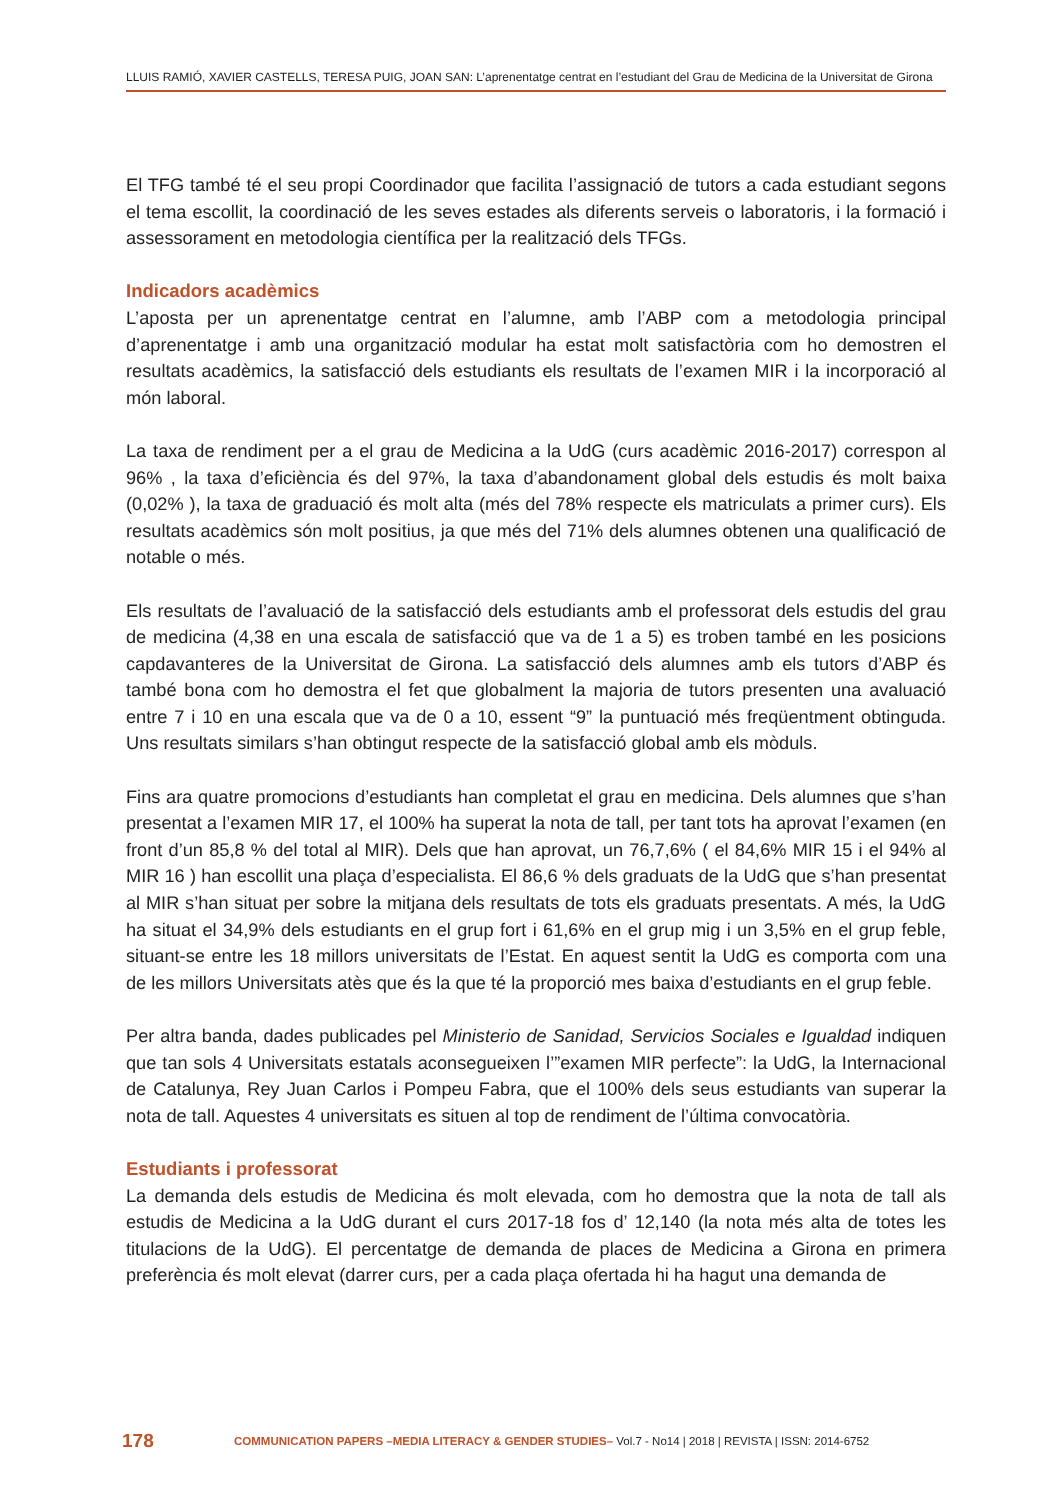LLUIS RAMIÓ, XAVIER CASTELLS, TERESA PUIG, JOAN SAN: L’aprenentatge centrat en l’estudiant del Grau de Medicina de la Universitat de Girona
El TFG també té el seu propi Coordinador que facilita l’assignació de tutors a cada estudiant segons el tema escollit, la coordinació de les seves estades als diferents serveis o laboratoris, i la formació i assessorament en metodologia científica per la realització dels TFGs.
Indicadors acadèmics
L’aposta per un aprenentatge centrat en l’alumne, amb l’ABP com a metodologia principal d’aprenentatge i amb una organització modular ha estat molt satisfactòria com ho demostren el resultats acadèmics, la satisfacció dels estudiants els resultats de l’examen MIR i la incorporació al món laboral.
La taxa de rendiment per a el grau de Medicina a la UdG (curs acadèmic 2016-2017) correspon al 96% , la taxa d’eficiència és del 97%, la taxa d’abandonament global dels estudis és molt baixa (0,02% ), la taxa de graduació és molt alta (més del 78% respecte els matriculats a primer curs). Els resultats acadèmics són molt positius, ja que més del 71% dels alumnes obtenen una qualificació de notable o més.
Els resultats de l’avaluació de la satisfacció dels estudiants amb el professorat dels estudis del grau de medicina (4,38 en una escala de satisfacció que va de 1 a 5) es troben també en les posicions capdavanteres de la Universitat de Girona. La satisfacció dels alumnes amb els tutors d’ABP és també bona com ho demostra el fet que globalment la majoria de tutors presenten una avaluació entre 7 i 10 en una escala que va de 0 a 10, essent “9” la puntuació més freqüentment obtinguda. Uns resultats similars s’han obtingut respecte de la satisfacció global amb els mòduls.
Fins ara quatre promocions d’estudiants han completat el grau en medicina. Dels alumnes que s’han presentat a l’examen MIR 17, el 100% ha superat la nota de tall, per tant tots ha aprovat l’examen (en front d’un 85,8 % del total al MIR). Dels que han aprovat, un 76,7,6% ( el 84,6% MIR 15 i el 94% al MIR 16 ) han escollit una plaça d’especialista. El 86,6 % dels graduats de la UdG que s’han presentat al MIR s’han situat per sobre la mitjana dels resultats de tots els graduats presentats. A més, la UdG ha situat el 34,9% dels estudiants en el grup fort i 61,6% en el grup mig i un 3,5% en el grup feble, situant-se entre les 18 millors universitats de l’Estat. En aquest sentit la UdG es comporta com una de les millors Universitats atès que és la que té la proporció mes baixa d’estudiants en el grup feble.
Per altra banda, dades publicades pel Ministerio de Sanidad, Servicios Sociales e Igualdad indiquen que tan sols 4 Universitats estatals aconsegueixen l’”examen MIR perfecte”: la UdG, la Internacional de Catalunya, Rey Juan Carlos i Pompeu Fabra, que el 100% dels seus estudiants van superar la nota de tall. Aquestes 4 universitats es situen al top de rendiment de l’última convocatòria.
Estudiants i professorat
La demanda dels estudis de Medicina és molt elevada, com ho demostra que la nota de tall als estudis de Medicina a la UdG durant el curs 2017-18 fos d’ 12,140 (la nota més alta de totes les titulacions de la UdG). El percentatge de demanda de places de Medicina a Girona en primera preferència és molt elevat (darrer curs, per a cada plaça ofertada hi ha hagut una demanda de
178 COMMUNICATION PAPERS –MEDIA LITERACY & GENDER STUDIES– Vol.7 - No14 | 2018 | REVISTA | ISSN: 2014-6752